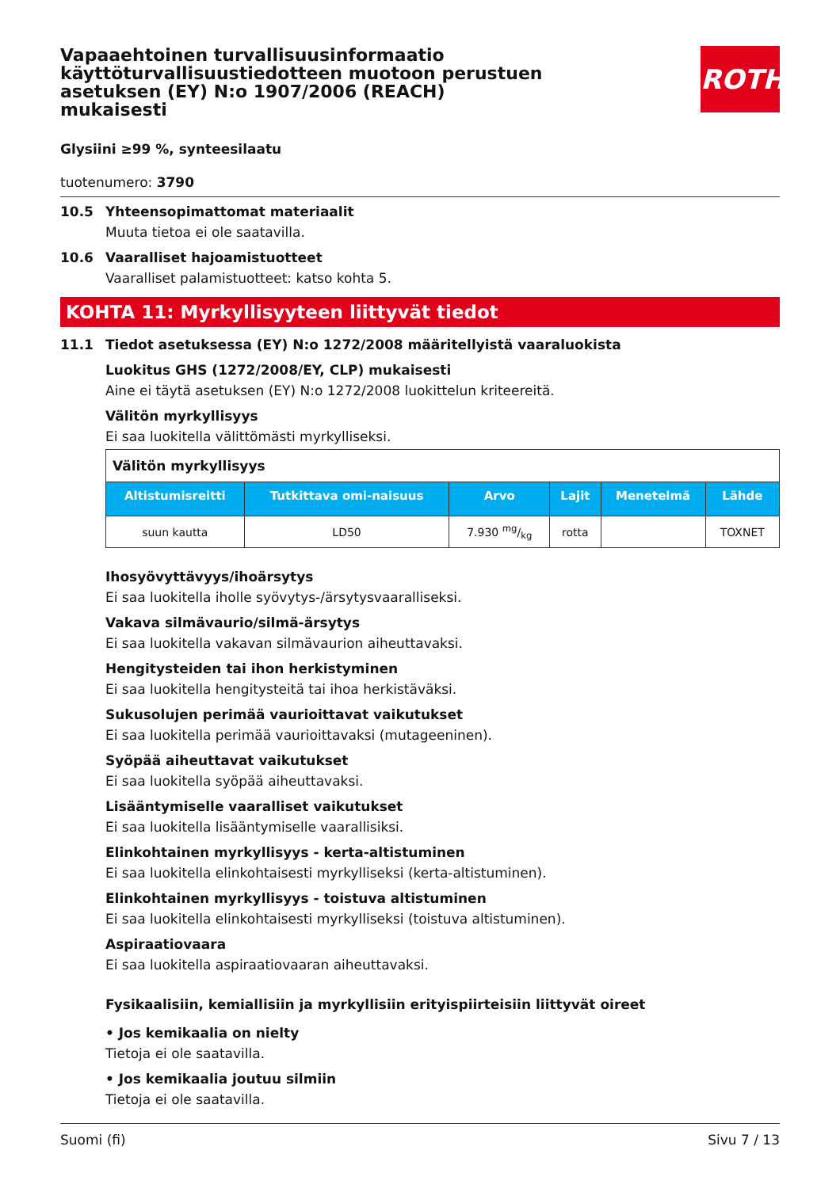Vapaaehtoinen turvallisuusinformaatio käyttöturvallisuustiedotteen muotoon perustuen asetuksen (EY) N:o 1907/2006 (REACH) mukaisesti
ROTH
Glysiini ≥99 %, synteesilaatu
tuotenumero: 3790
10.5 Yhteensopimattomat materiaalit
Muuta tietoa ei ole saatavilla.
10.6 Vaaralliset hajoamistuotteet
Vaaralliset palamistuotteet: katso kohta 5.
KOHTA 11: Myrkyllisyyteen liittyvät tiedot
11.1 Tiedot asetuksessa (EY) N:o 1272/2008 määritellyistä vaaraluokista
Luokitus GHS (1272/2008/EY, CLP) mukaisesti
Aine ei täytä asetuksen (EY) N:o 1272/2008 luokittelun kriteereitä.
Välitön myrkyllisyys
Ei saa luokitella välittömästi myrkylliseksi.
| Välitön myrkyllisyys | | | | | |
| Altistumisreitti | Tutkittava omi-naisuus | Arvo | Lajit | Menetelmä | Lähde |
| suun kautta | LD50 | 7.930 mg/kg | rotta | | TOXNET |
Ihosyövyttävyys/ihoärsytys
Ei saa luokitella iholle syövytys-/ärsytysvaaralliseksi.
Vakava silmävaurio/silmä-ärsytys
Ei saa luokitella vakavan silmävaurion aiheuttavaksi.
Hengitysteiden tai ihon herkistyminen
Ei saa luokitella hengitysteitä tai ihoa herkistäväksi.
Sukusolujen perimää vaurioittavat vaikutukset
Ei saa luokitella perimää vaurioittavaksi (mutageeninen).
Syöpää aiheuttavat vaikutukset
Ei saa luokitella syöpää aiheuttavaksi.
Lisääntymiselle vaaralliset vaikutukset
Ei saa luokitella lisääntymiselle vaarallisiksi.
Elinkohtainen myrkyllisyys - kerta-altistuminen
Ei saa luokitella elinkohtaisesti myrkylliseksi (kerta-altistuminen).
Elinkohtainen myrkyllisyys - toistuva altistuminen
Ei saa luokitella elinkohtaisesti myrkylliseksi (toistuva altistuminen).
Aspiraatiovaara
Ei saa luokitella aspiraatiovaaran aiheuttavaksi.
Fysikaalisiin, kemiallisiin ja myrkyllisiin erityispiirteisiin liittyvät oireet
• Jos kemikaalia on nielty
Tietoja ei ole saatavilla.
• Jos kemikaalia joutuu silmiin
Tietoja ei ole saatavilla.
Suomi (fi) Sivu 7 / 13